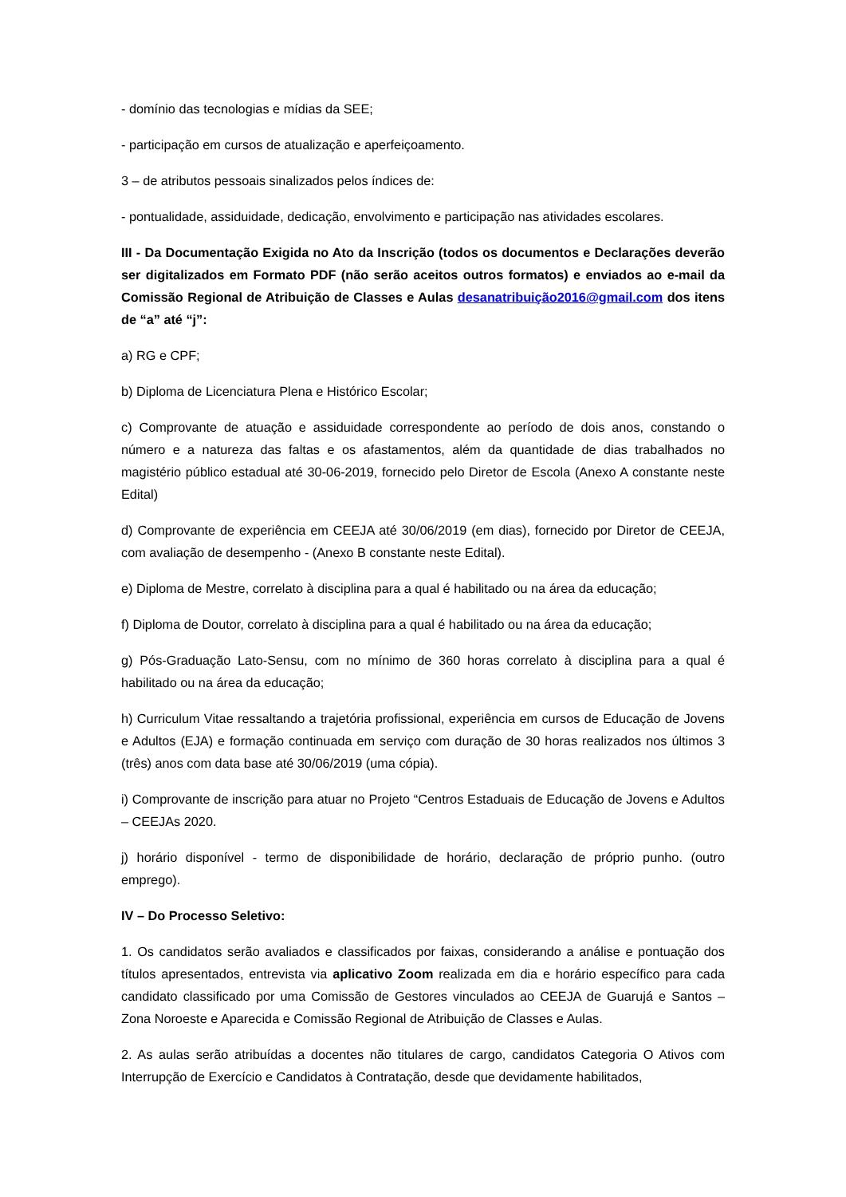- domínio das tecnologias e mídias da SEE;
- participação em cursos de atualização e aperfeiçoamento.
3 – de atributos pessoais sinalizados pelos índices de:
- pontualidade, assiduidade, dedicação, envolvimento e participação nas atividades escolares.
III - Da Documentação Exigida no Ato da Inscrição (todos os documentos e Declarações deverão ser digitalizados em Formato PDF (não serão aceitos outros formatos) e enviados ao e-mail da Comissão Regional de Atribuição de Classes e Aulas desanatribuição2016@gmail.com dos itens de “a” até “j”:
a) RG e CPF;
b) Diploma de Licenciatura Plena e Histórico Escolar;
c) Comprovante de atuação e assiduidade correspondente ao período de dois anos, constando o número e a natureza das faltas e os afastamentos, além da quantidade de dias trabalhados no magistério público estadual até 30-06-2019, fornecido pelo Diretor de Escola (Anexo A constante neste Edital)
d) Comprovante de experiência em CEEJA até 30/06/2019 (em dias), fornecido por Diretor de CEEJA, com avaliação de desempenho - (Anexo B constante neste Edital).
e) Diploma de Mestre, correlato à disciplina para a qual é habilitado ou na área da educação;
f) Diploma de Doutor, correlato à disciplina para a qual é habilitado ou na área da educação;
g) Pós-Graduação Lato-Sensu, com no mínimo de 360 horas correlato à disciplina para a qual é habilitado ou na área da educação;
h) Curriculum Vitae ressaltando a trajetória profissional, experiência em cursos de Educação de Jovens e Adultos (EJA) e formação continuada em serviço com duração de 30 horas realizados nos últimos 3 (três) anos com data base até 30/06/2019 (uma cópia).
i) Comprovante de inscrição para atuar no Projeto “Centros Estaduais de Educação de Jovens e Adultos – CEEJAs 2020.
j) horário disponível - termo de disponibilidade de horário, declaração de próprio punho. (outro emprego).
IV – Do Processo Seletivo:
1. Os candidatos serão avaliados e classificados por faixas, considerando a análise e pontuação dos títulos apresentados, entrevista via aplicativo Zoom realizada em dia e horário específico para cada candidato classificado por uma Comissão de Gestores vinculados ao CEEJA de Guarujá e Santos – Zona Noroeste e Aparecida e Comissão Regional de Atribuição de Classes e Aulas.
2. As aulas serão atribuídas a docentes não titulares de cargo, candidatos Categoria O Ativos com Interrupção de Exercício e Candidatos à Contratação, desde que devidamente habilitados,